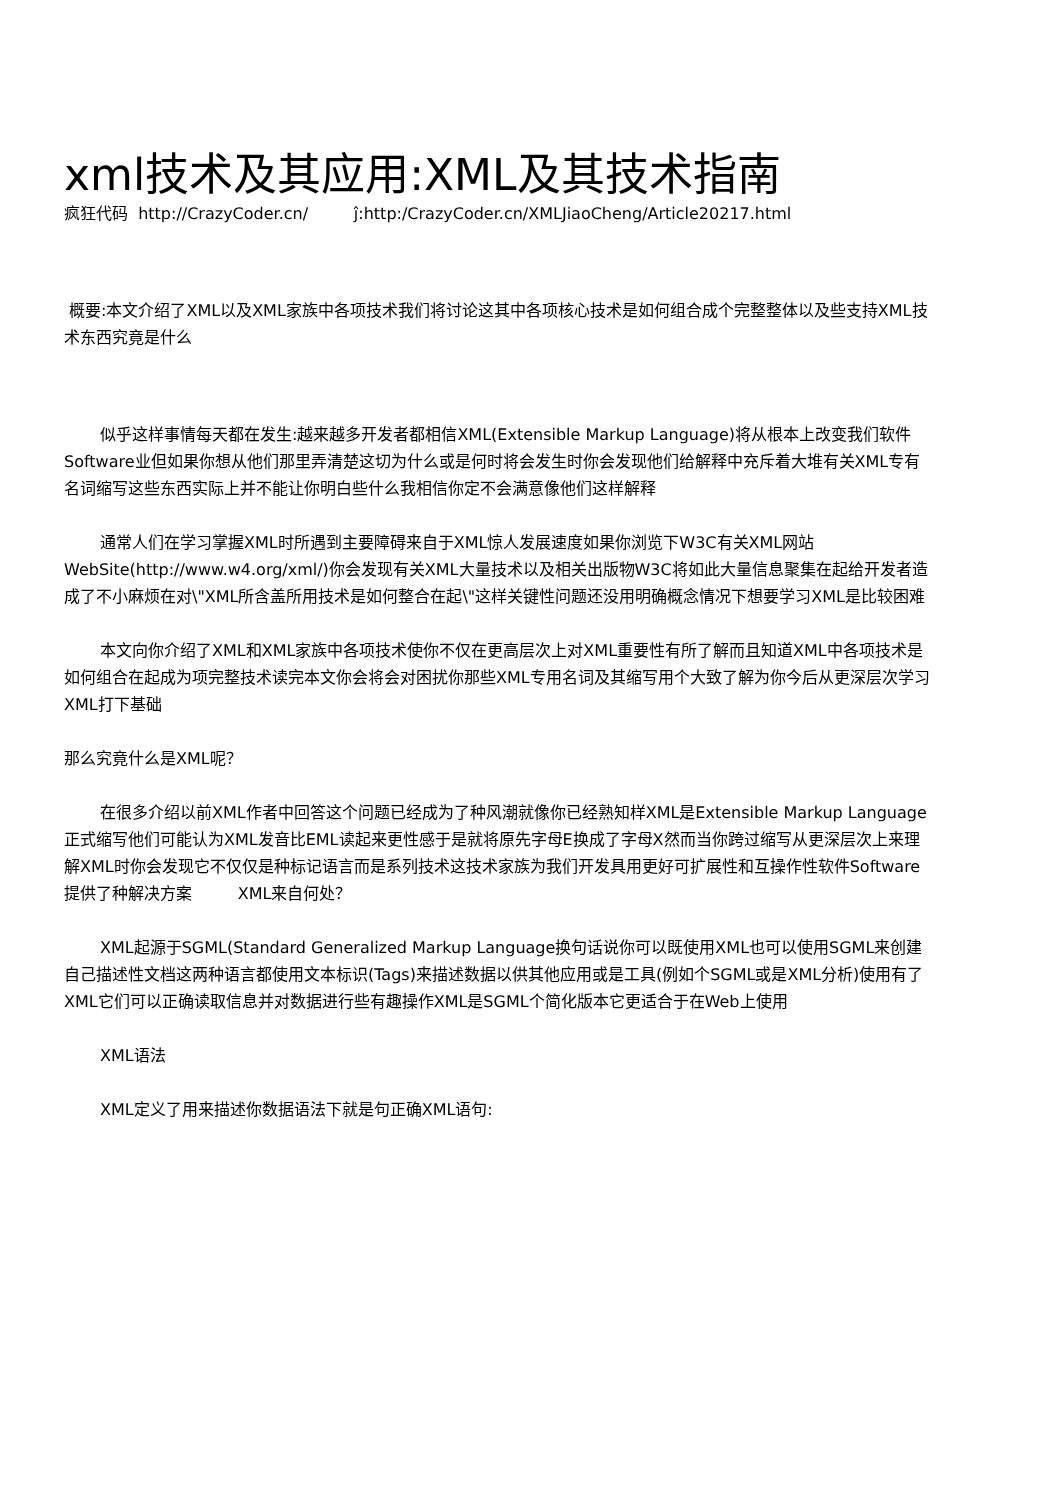xml技术及其应用:XML及其技术指南
疯狂代码 http://CrazyCoder.cn/ ĵ:http:/CrazyCoder.cn/XMLJiaoCheng/Article20217.html
概要:本文介绍了XML以及XML家族中各项技术我们将讨论这其中各项核心技术是如何组合成个完整整体以及些支持XML技术东西究竟是什么
似乎这样事情每天都在发生:越来越多开发者都相信XML(Extensible Markup Language)将从根本上改变我们软件Software业但如果你想从他们那里弄清楚这切为什么或是何时将会发生时你会发现他们给解释中充斥着大堆有关XML专有名词缩写这些东西实际上并不能让你明白些什么我相信你定不会满意像他们这样解释
通常人们在学习掌握XML时所遇到主要障碍来自于XML惊人发展速度如果你浏览下W3C有关XML网站WebSite(http://www.w4.org/xml/)你会发现有关XML大量技术以及相关出版物W3C将如此大量信息聚集在起给开发者造成了不小麻烦在对\"XML所含盖所用技术是如何整合在起\"这样关键性问题还没用明确概念情况下想要学习XML是比较困难
本文向你介绍了XML和XML家族中各项技术使你不仅在更高层次上对XML重要性有所了解而且知道XML中各项技术是如何组合在起成为项完整技术读完本文你会将会对困扰你那些XML专用名词及其缩写用个大致了解为你今后从更深层次学习XML打下基础
那么究竟什么是XML呢？
在很多介绍以前XML作者中回答这个问题已经成为了种风潮就像你已经熟知样XML是Extensible Markup Language正式缩写他们可能认为XML发音比EML读起来更性感于是就将原先字母E换成了字母X然而当你跨过缩写从更深层次上来理解XML时你会发现它不仅仅是种标记语言而是系列技术这技术家族为我们开发具用更好可扩展性和互操作性软件Software提供了种解决方案 XML来自何处？
XML起源于SGML(Standard Generalized Markup Language换句话说你可以既使用XML也可以使用SGML来创建自己描述性文档这两种语言都使用文本标识(Tags)来描述数据以供其他应用或是工具(例如个SGML或是XML分析)使用有了XML它们可以正确读取信息并对数据进行些有趣操作XML是SGML个简化版本它更适合于在Web上使用
XML语法
XML定义了用来描述你数据语法下就是句正确XML语句: